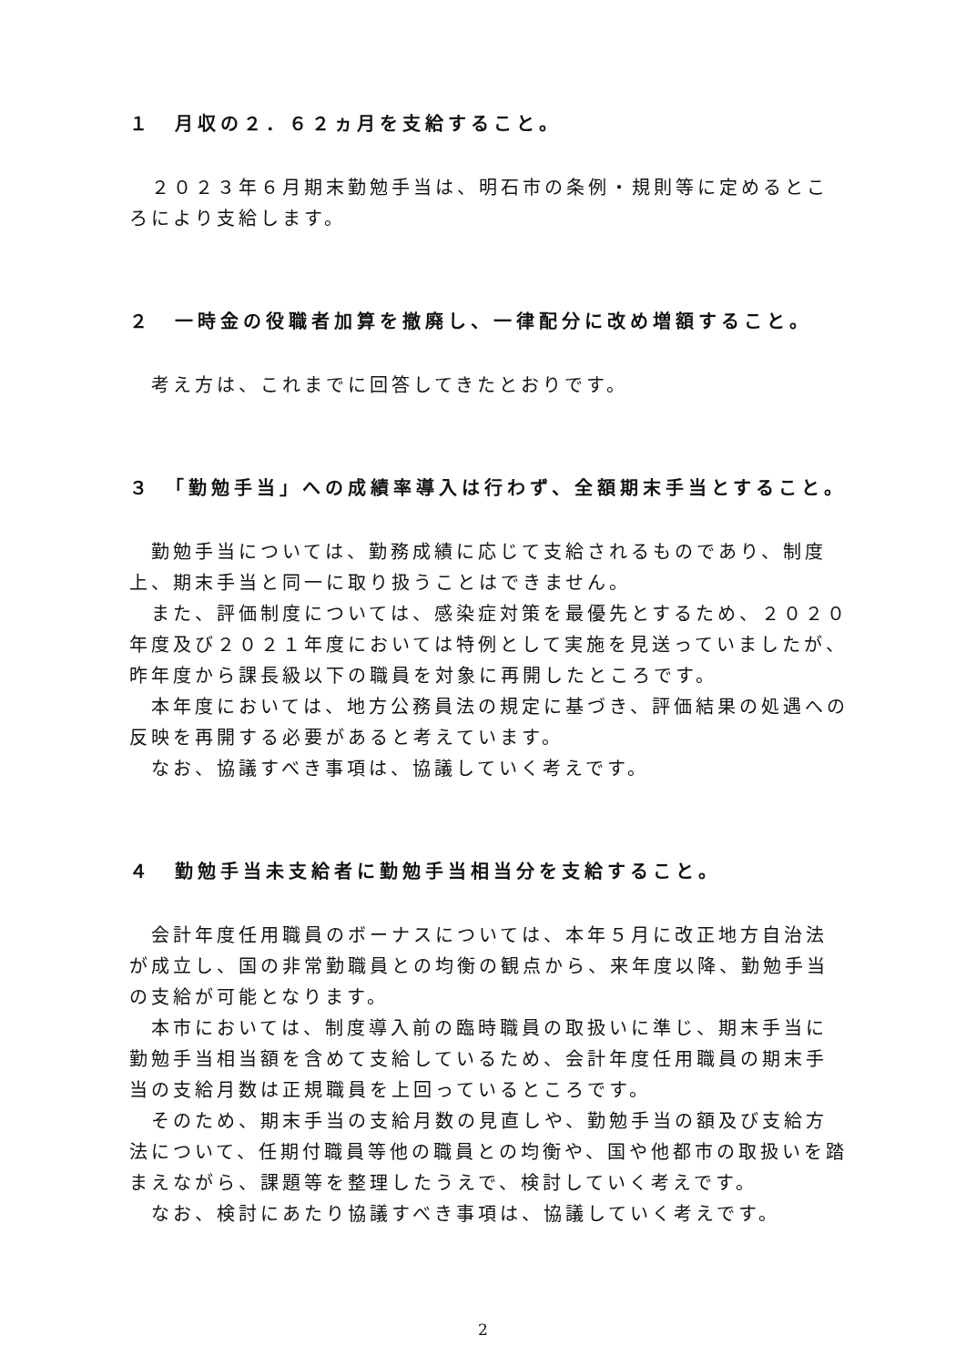１　月収の２．６２ヵ月を支給すること。
２０２３年６月期末勤勉手当は、明石市の条例・規則等に定めるところにより支給します。
２　一時金の役職者加算を撤廃し、一律配分に改め増額すること。
考え方は、これまでに回答してきたとおりです。
３　「勤勉手当」への成績率導入は行わず、全額期末手当とすること。
勤勉手当については、勤務成績に応じて支給されるものであり、制度上、期末手当と同一に取り扱うことはできません。
また、評価制度については、感染症対策を最優先とするため、２０２０年度及び２０２１年度においては特例として実施を見送っていましたが、昨年度から課長級以下の職員を対象に再開したところです。
本年度においては、地方公務員法の規定に基づき、評価結果の処遇への反映を再開する必要があると考えています。
なお、協議すべき事項は、協議していく考えです。
４　勤勉手当未支給者に勤勉手当相当分を支給すること。
会計年度任用職員のボーナスについては、本年５月に改正地方自治法が成立し、国の非常勤職員との均衡の観点から、来年度以降、勤勉手当の支給が可能となります。
本市においては、制度導入前の臨時職員の取扱いに準じ、期末手当に勤勉手当相当額を含めて支給しているため、会計年度任用職員の期末手当の支給月数は正規職員を上回っているところです。
そのため、期末手当の支給月数の見直しや、勤勉手当の額及び支給方法について、任期付職員等他の職員との均衡や、国や他都市の取扱いを踏まえながら、課題等を整理したうえで、検討していく考えです。
なお、検討にあたり協議すべき事項は、協議していく考えです。
2